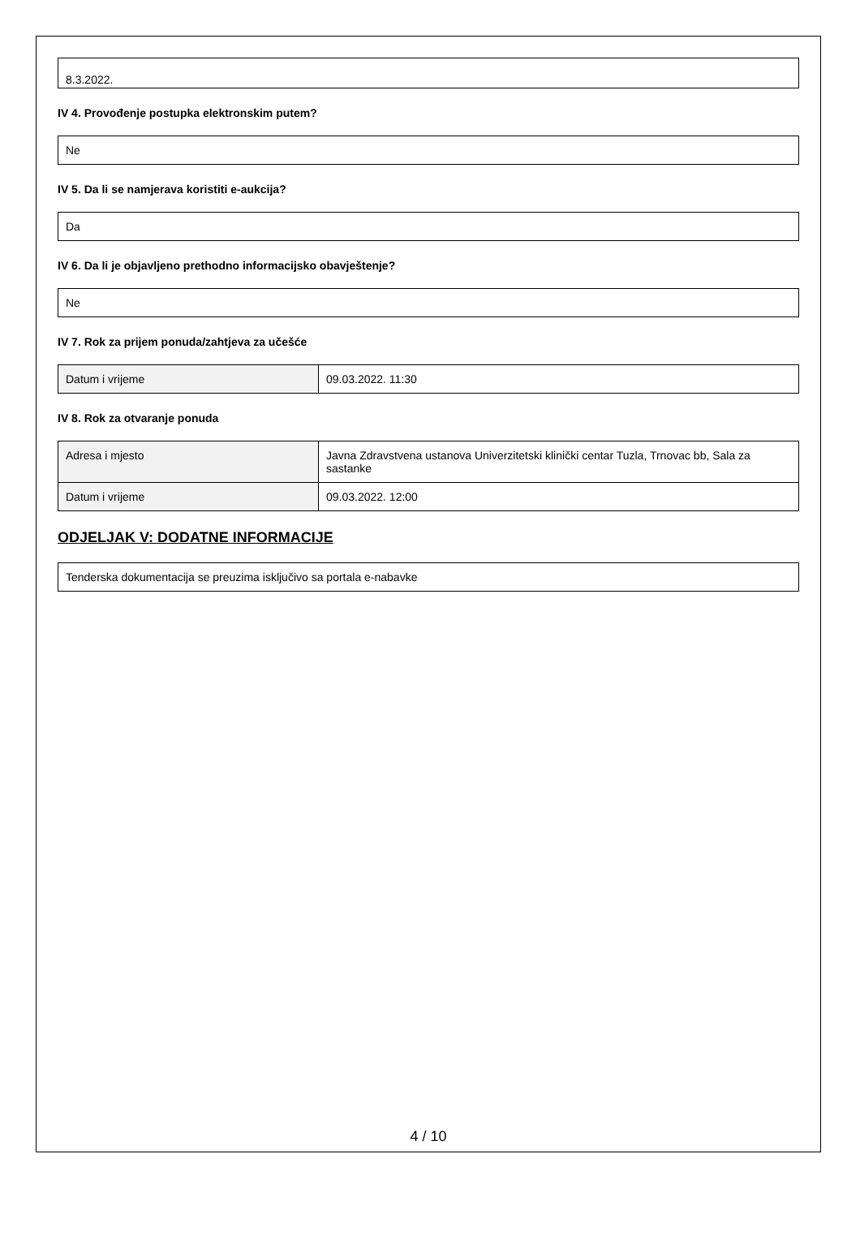8.3.2022.
IV 4. Provođenje postupka elektronskim putem?
Ne
IV 5. Da li se namjerava koristiti e-aukcija?
Da
IV 6. Da li je objavljeno prethodno informacijsko obavještenje?
Ne
IV 7. Rok za prijem ponuda/zahtjeva za učešće
| Datum i vrijeme | 09.03.2022. 11:30 |
IV 8. Rok za otvaranje ponuda
| Adresa i mjesto | Javna Zdravstvena ustanova Univerzitetski klinički centar Tuzla, Trnovac bb, Sala za sastanke |
| Datum i vrijeme | 09.03.2022. 12:00 |
ODJELJAK V: DODATNE INFORMACIJE
Tenderska dokumentacija se preuzima isključivo sa portala e-nabavke
4 / 10